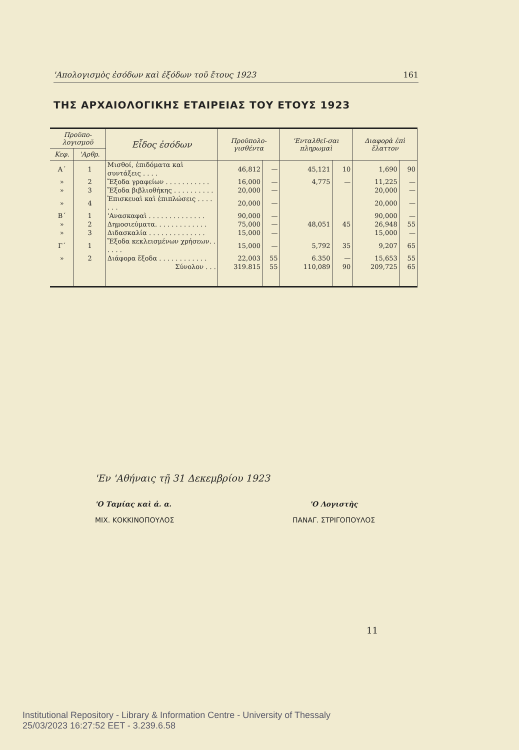'Απολογισμὸς ἐσόδων καὶ ἐξόδων τοῦ ἔτους 1923 161
ΤΗΣ ΑΡΧΑΙΟΛΟΓΙΚΗΣ ΕΤΑΙΡΕΙΑΣ ΤΟΥ ΕΤΟΥΣ 1923
| Προϋπο-λογισμοῦ | | Εἶδος ἐσόδων | Προϋπολο-γισθέντα | | 'Ενταλθεῖ-σαι πληρωμαὶ | | Διαφορὰ ἐπὶ ἔλαττον | |
| --- | --- | --- | --- | --- | --- | --- | --- | --- |
| Κεφ. | 'Αρθρ. | | | | | | | |
| Α΄ | 1 | Μισθοί, ἐπιδόματα καὶ συντάξεις . . . . | 46,812 | — | 45,121 | 10 | 1,690 | 90 |
| » | 2 | Ἔξοδα γραφείων . . . . . . . . . . . | 16,000 | — | 4,775 | — | 11,225 | — |
| » | 3 | Ἔξοδα βιβλιοθήκης . . . . . . . . . . | 20,000 | — | | | 20,000 | — |
| » | 4 | Ἐπισκευαὶ καὶ ἐπιπλώσεις . . . . . . . | 20,000 | — | | | 20,000 | — |
| Β΄ | 1 | 'Ανασκαφαὶ . . . . . . . . . . . . . . | 90,000 | — | | | 90,000 | — |
| » | 2 | Δημοσιεύματα. . . . . . . . . . . . . | 75,000 | — | 48,051 | 45 | 26,948 | 55 |
| » | 3 | Διδασκαλία . . . . . . . . . . . . . . | 15,000 | — | | | 15,000 | — |
| Γ΄ | 1 | Ἔξοδα κεκλεισμένων χρήσεων. . . . . . | 15,000 | — | 5,792 | 35 | 9,207 | 65 |
| » | 2 | Διάφορα ἔξοδα . . . . . . . . . . . . | 22,003 | 55 | 6.350 | — | 15,653 | 55 |
| | | Σύνολον . . . | 319.815 | 55 | 110,089 | 90 | 209,725 | 65 |
'Εν 'Αθήναις τῇ 31 Δεκεμβρίου 1923
'Ο Ταμίας καὶ ἀ. α.
ΜΙΧ. ΚΟΚΚΙΝΟΠΟΥΛΟΣ
'Ο Λογιστὴς
ΠΑΝΑΓ. ΣΤΡΙΓΟΠΟΥΛΟΣ
11
Institutional Repository - Library & Information Centre - University of Thessaly
25/03/2023 16:27:52 EET - 3.239.6.58